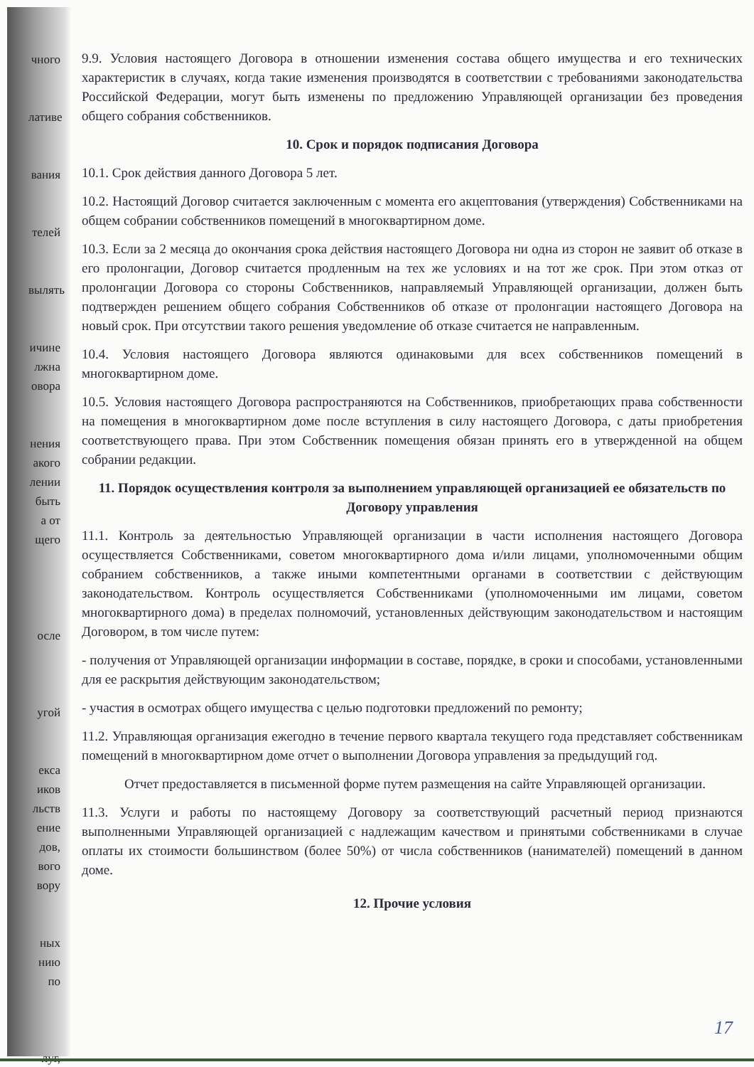чного
лативе
вания
телей
вылять
ичине
лжна
овора
нения
акого
лении
быть
а от
щего
осле
угой
екса
иков
льств
ение
дов,
вого
вору
ных
нию
по
луг,
9.9. Условия настоящего Договора в отношении изменения состава общего имущества и его технических характеристик в случаях, когда такие изменения производятся в соответствии с требованиями законодательства Российской Федерации, могут быть изменены по предложению Управляющей организации без проведения общего собрания собственников.
10. Срок и порядок подписания Договора
10.1. Срок действия данного Договора 5 лет.
10.2. Настоящий Договор считается заключенным с момента его акцептования (утверждения) Собственниками на общем собрании собственников помещений в многоквартирном доме.
10.3. Если за 2 месяца до окончания срока действия настоящего Договора ни одна из сторон не заявит об отказе в его пролонгации, Договор считается продленным на тех же условиях и на тот же срок. При этом отказ от пролонгации Договора со стороны Собственников, направляемый Управляющей организации, должен быть подтвержден решением общего собрания Собственников об отказе от пролонгации настоящего Договора на новый срок. При отсутствии такого решения уведомление об отказе считается не направленным.
10.4. Условия настоящего Договора являются одинаковыми для всех собственников помещений в многоквартирном доме.
10.5. Условия настоящего Договора распространяются на Собственников, приобретающих права собственности на помещения в многоквартирном доме после вступления в силу настоящего Договора, с даты приобретения соответствующего права. При этом Собственник помещения обязан принять его в утвержденной на общем собрании редакции.
11. Порядок осуществления контроля за выполнением управляющей организацией ее обязательств по Договору управления
11.1. Контроль за деятельностью Управляющей организации в части исполнения настоящего Договора осуществляется Собственниками, советом многоквартирного дома и/или лицами, уполномоченными общим собранием собственников, а также иными компетентными органами в соответствии с действующим законодательством. Контроль осуществляется Собственниками (уполномоченными им лицами, советом многоквартирного дома) в пределах полномочий, установленных действующим законодательством и настоящим Договором, в том числе путем:
- получения от Управляющей организации информации в составе, порядке, в сроки и способами, установленными для ее раскрытия действующим законодательством;
- участия в осмотрах общего имущества с целью подготовки предложений по ремонту;
11.2. Управляющая организация ежегодно в течение первого квартала текущего года представляет собственникам помещений в многоквартирном доме отчет о выполнении Договора управления за предыдущий год.
Отчет предоставляется в письменной форме путем размещения на сайте Управляющей организации.
11.3. Услуги и работы по настоящему Договору за соответствующий расчетный период признаются выполненными Управляющей организацией с надлежащим качеством и принятыми собственниками в случае оплаты их стоимости большинством (более 50%) от числа собственников (нанимателей) помещений в данном доме.
12. Прочие условия
17